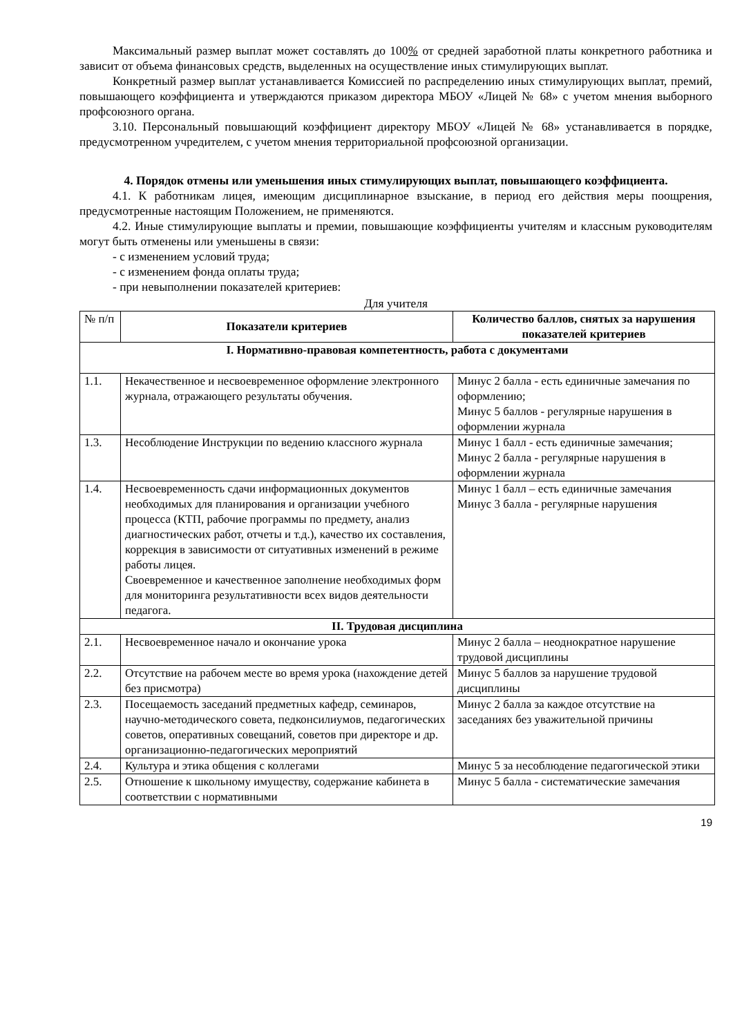Максимальный размер выплат может составлять до 100% от средней заработной платы конкретного работника и зависит от объема финансовых средств, выделенных на осуществление иных стимулирующих выплат.
Конкретный размер выплат устанавливается Комиссией по распределению иных стимулирующих выплат, премий, повышающего коэффициента и утверждаются приказом директора МБОУ «Лицей № 68» с учетом мнения выборного профсоюзного органа.
3.10. Персональный повышающий коэффициент директору МБОУ «Лицей № 68» устанавливается в порядке, предусмотренном учредителем, с учетом мнения территориальной профсоюзной организации.
4. Порядок отмены или уменьшения иных стимулирующих выплат, повышающего коэффициента.
4.1. К работникам лицея, имеющим дисциплинарное взыскание, в период его действия меры поощрения, предусмотренные настоящим Положением, не применяются.
4.2. Иные стимулирующие выплаты и премии, повышающие коэффициенты учителям и классным руководителям могут быть отменены или уменьшены в связи:
- с изменением условий труда;
- с изменением фонда оплаты труда;
- при невыполнении показателей критериев:
Для учителя
| № п/п | Показатели критериев | Количество баллов, снятых за нарушения показателей критериев |
| I. Нормативно-правовая компетентность, работа с документами | | |
| 1.1. | Некачественное и несвоевременное оформление электронного журнала, отражающего результаты обучения. | Минус 2 балла - есть единичные замечания по оформлению; Минус 5 баллов - регулярные нарушения в оформлении журнала |
| 1.3. | Несоблюдение Инструкции по ведению классного журнала | Минус 1 балл - есть единичные замечания; Минус 2 балла - регулярные нарушения в оформлении журнала |
| 1.4. | Несвоевременность сдачи информационных документов необходимых для планирования и организации учебного процесса (КТП, рабочие программы по предмету, анализ диагностических работ, отчеты и т.д.), качество их составления, коррекция в зависимости от ситуативных изменений в режиме работы лицея. Своевременное и качественное заполнение необходимых форм для мониторинга результативности всех видов деятельности педагога. | Минус 1 балл – есть единичные замечания Минус 3 балла - регулярные нарушения |
| II. Трудовая дисциплина | | |
| 2.1. | Несвоевременное начало и окончание урока | Минус 2 балла – неоднократное нарушение трудовой дисциплины |
| 2.2. | Отсутствие на рабочем месте во время урока (нахождение детей без присмотра) | Минус 5 баллов за нарушение трудовой дисциплины |
| 2.3. | Посещаемость заседаний предметных кафедр, семинаров, научно-методического совета, педконсилиумов, педагогических советов, оперативных совещаний, советов при директоре и др. организационно-педагогических мероприятий | Минус 2 балла за каждое отсутствие на заседаниях без уважительной причины |
| 2.4. | Культура и этика общения с коллегами | Минус 5 за несоблюдение педагогической этики |
| 2.5. | Отношение к школьному имуществу, содержание кабинета в соответствии с нормативными | Минус 5 балла - систематические замечания |
19